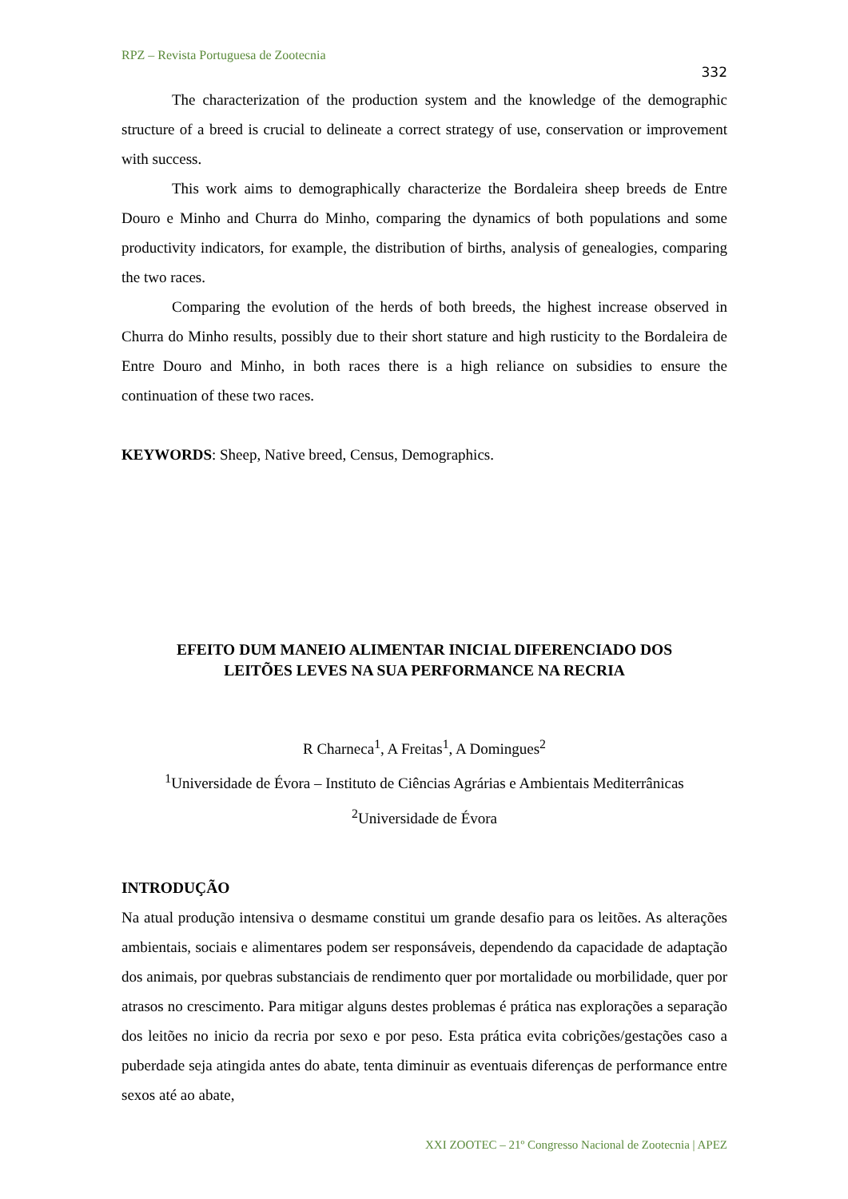RPZ – Revista Portuguesa de Zootecnia
332
The characterization of the production system and the knowledge of the demographic structure of a breed is crucial to delineate a correct strategy of use, conservation or improvement with success.
This work aims to demographically characterize the Bordaleira sheep breeds de Entre Douro e Minho and Churra do Minho, comparing the dynamics of both populations and some productivity indicators, for example, the distribution of births, analysis of genealogies, comparing the two races.
Comparing the evolution of the herds of both breeds, the highest increase observed in Churra do Minho results, possibly due to their short stature and high rusticity to the Bordaleira de Entre Douro and Minho, in both races there is a high reliance on subsidies to ensure the continuation of these two races.
KEYWORDS: Sheep, Native breed, Census, Demographics.
EFEITO DUM MANEIO ALIMENTAR INICIAL DIFERENCIADO DOS
LEITÕES LEVES NA SUA PERFORMANCE NA RECRIA
R Charneca<sup>1</sup>, A Freitas<sup>1</sup>, A Domingues<sup>2</sup>
<sup>1</sup> Universidade de Évora – Instituto de Ciências Agrárias e Ambientais Mediterrânicas
<sup>2</sup> Universidade de Évora
INTRODUÇÃO
Na atual produção intensiva o desmame constitui um grande desafio para os leitões. As alterações ambientais, sociais e alimentares podem ser responsáveis, dependendo da capacidade de adaptação dos animais, por quebras substanciais de rendimento quer por mortalidade ou morbilidade, quer por atrasos no crescimento. Para mitigar alguns destes problemas é prática nas explorações a separação dos leitões no inicio da recria por sexo e por peso. Esta prática evita cobrições/gestações caso a puberdade seja atingida antes do abate, tenta diminuir as eventuais diferenças de performance entre sexos até ao abate,
XXI ZOOTEC – 21º Congresso Nacional de Zootecnia | APEZ